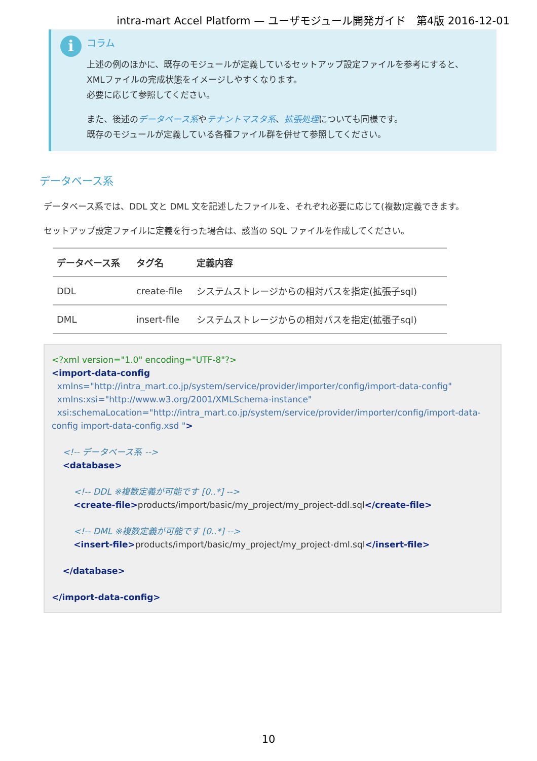intra-mart Accel Platform — ユーザモジュール開発ガイド　第4版 2016-12-01
i
コラム
上述の例のほかに、既存のモジュールが定義しているセットアップ設定ファイルを参考にすると、
XMLファイルの完成状態をイメージしやすくなります。
必要に応じて参照してください。
また、後述のデータベース系やテナントマスタ系、拡張処理についても同様です。
既存のモジュールが定義している各種ファイル群を併せて参照してください。
データベース系
データベース系では、DDL 文と DML 文を記述したファイルを、それぞれ必要に応じて(複数)定義できます。
セットアップ設定ファイルに定義を行った場合は、該当の SQL ファイルを作成してください。
| データベース系 | タグ名 | 定義内容 |
| --- | --- | --- |
| DDL | create-file | システムストレージからの相対パスを指定(拡張子sql) |
| DML | insert-file | システムストレージからの相対パスを指定(拡張子sql) |
<?xml version="1.0" encoding="UTF-8"?>
<import-data-config
  xmlns="http://intra_mart.co.jp/system/service/provider/importer/config/import-data-config"
  xmlns:xsi="http://www.w3.org/2001/XMLSchema-instance"
  xsi:schemaLocation="http://intra_mart.co.jp/system/service/provider/importer/config/import-data-config import-data-config.xsd ">

    <!-- データベース系 -->
    <database>

        <!-- DDL ※複数定義が可能です [0..*] -->
        <create-file>products/import/basic/my_project/my_project-ddl.sql</create-file>

        <!-- DML ※複数定義が可能です [0..*] -->
        <insert-file>products/import/basic/my_project/my_project-dml.sql</insert-file>

    </database>

</import-data-config>
10